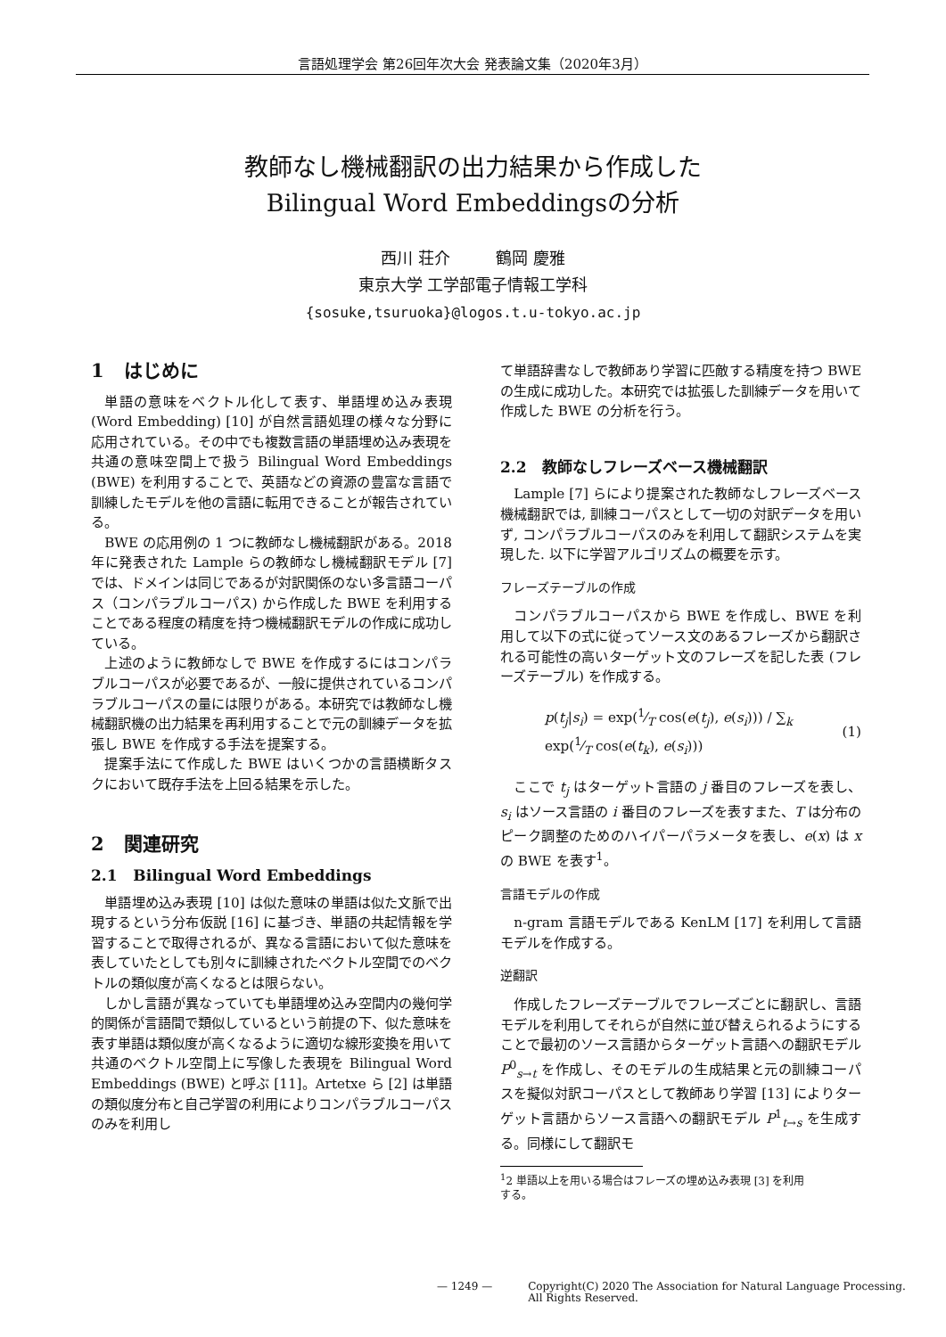言語処理学会 第26回年次大会 発表論文集（2020年3月）
教師なし機械翻訳の出力結果から作成した
Bilingual Word Embeddingsの分析
西川 荘介 鶴岡 慶雅
東京大学 工学部電子情報工学科
{sosuke,tsuruoka}@logos.t.u-tokyo.ac.jp
1 はじめに
単語の意味をベクトル化して表す、単語埋め込み表現 (Word Embedding) [10] が自然言語処理の様々な分野に応用されている。その中でも複数言語の単語埋め込み表現を共通の意味空間上で扱う Bilingual Word Embeddings (BWE) を利用することで、英語などの資源の豊富な言語で訓練したモデルを他の言語に転用できることが報告されている。
BWE の応用例の 1 つに教師なし機械翻訳がある。2018 年に発表された Lample らの教師なし機械翻訳モデル [7] では、ドメインは同じであるが対訳関係のない多言語コーパス（コンパラブルコーパス) から作成した BWE を利用することである程度の精度を持つ機械翻訳モデルの作成に成功している。
上述のように教師なしで BWE を作成するにはコンパラブルコーパスが必要であるが、一般に提供されているコンパラブルコーパスの量には限りがある。本研究では教師なし機械翻訳機の出力結果を再利用することで元の訓練データを拡張し BWE を作成する手法を提案する。
提案手法にて作成した BWE はいくつかの言語横断タスクにおいて既存手法を上回る結果を示した。
2 関連研究
2.1 Bilingual Word Embeddings
単語埋め込み表現 [10] は似た意味の単語は似た文脈で出現するという分布仮説 [16] に基づき、単語の共起情報を学習することで取得されるが、異なる言語において似た意味を表していたとしても別々に訓練されたベクトル空間でのベクトルの類似度が高くなるとは限らない。
しかし言語が異なっていても単語埋め込み空間内の幾何学的関係が言語間で類似しているという前提の下、似た意味を表す単語は類似度が高くなるように適切な線形変換を用いて共通のベクトル空間上に写像した表現を Bilingual Word Embeddings (BWE) と呼ぶ [11]。Artetxe ら [2] は単語の類似度分布と自己学習の利用によりコンパラブルコーパスのみを利用し
て単語辞書なしで教師あり学習に匹敵する精度を持つ BWE の生成に成功した。本研究では拡張した訓練データを用いて作成した BWE の分析を行う。
2.2 教師なしフレーズベース機械翻訳
Lample [7] らにより提案された教師なしフレーズベース機械翻訳では, 訓練コーパスとして一切の対訳データを用いず, コンパラブルコーパスのみを利用して翻訳システムを実現した. 以下に学習アルゴリズムの概要を示す。
フレーズテーブルの作成
コンパラブルコーパスから BWE を作成し、BWE を利用して以下の式に従ってソース文のあるフレーズから翻訳される可能性の高いターゲット文のフレーズを記した表 (フレーズテーブル) を作成する。
p(t<sub>j</sub>|s<sub>i</sub>) = exp(1⁄T cos(e(t<sub>j</sub>), e(s<sub>i</sub>))) / ∑<sub>k</sub> exp(1⁄T cos(e(t<sub>k</sub>), e(s<sub>i</sub>))) (1)
ここで t<sub>j</sub> はターゲット言語の j 番目のフレーズを表し、s<sub>i</sub> はソース言語の i 番目のフレーズを表すまた、T は分布のピーク調整のためのハイパーパラメータを表し、e(x) は x の BWE を表す<sup>1</sup>。
言語モデルの作成
n-gram 言語モデルである KenLM [17] を利用して言語モデルを作成する。
逆翻訳
作成したフレーズテーブルでフレーズごとに翻訳し、言語モデルを利用してそれらが自然に並び替えられるようにすることで最初のソース言語からターゲット言語への翻訳モデル P<sup>0</sup><sub>s→t</sub> を作成し、そのモデルの生成結果と元の訓練コーパスを擬似対訳コーパスとして教師あり学習 [13] によりターゲット言語からソース言語への翻訳モデル P<sup>1</sup><sub>t→s</sub> を生成する。同様にして翻訳モ
<sup>1</sup> 2 単語以上を用いる場合はフレーズの埋め込み表現 [3] を利用
する。
— 1249 — Copyright(C) 2020 The Association for Natural Language Processing.
All Rights Reserved.